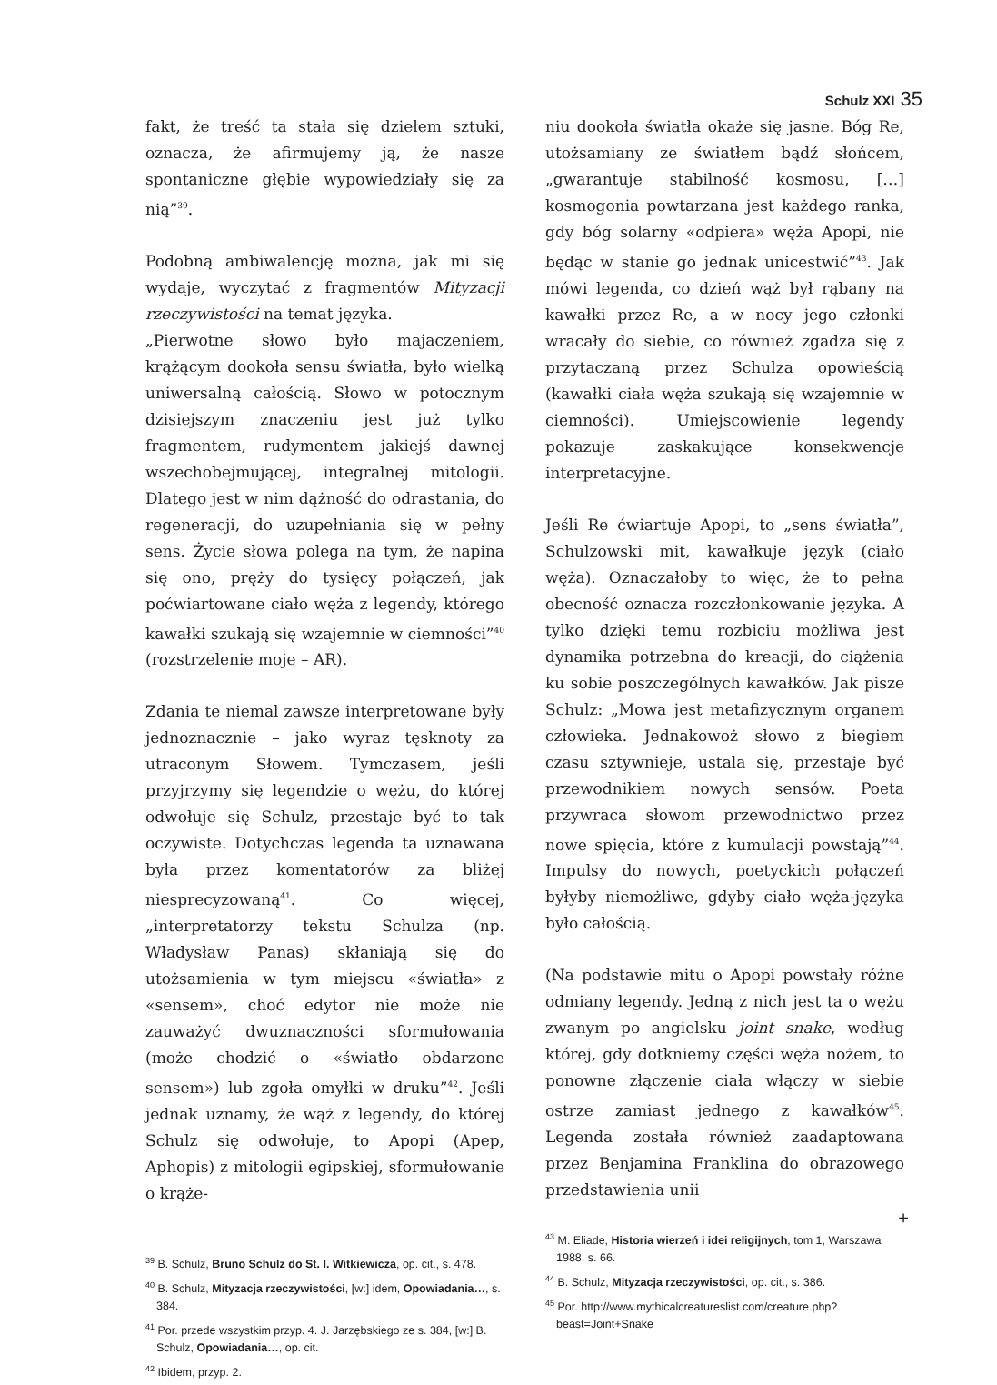Schulz XXI 35
fakt, że treść ta stała się dziełem sztuki, oznacza, że afirmujemy ją, że nasze spontaniczne głębie wypowiedziały się za nią”<sup>39</sup>.
Podobną ambiwalencję można, jak mi się wydaje, wyczytać z fragmentów Mityzacji rzeczywistości na temat języka.
„Pierwotne słowo było majaczeniem, krążącym dookoła sensu światła, było wielką uniwersalną całością. Słowo w potocznym dzisiejszym znaczeniu jest już tylko fragmentem, rudymentem jakiejś dawnej wszechobejmującej, integralnej mitologii. Dlatego jest w nim dążność do odrastania, do regeneracji, do uzupełniania się w pełny sens. Życie słowa polega na tym, że napina się ono, pręży do tysięcy połączeń, jak poćwiartowane ciało węża z legendy, którego kawałki szukają się wzajemnie w ciemności”<sup>40</sup> (rozstrzelenie moje – AR).
Zdania te niemal zawsze interpretowane były jednoznacznie – jako wyraz tęsknoty za utraconym Słowem. Tymczasem, jeśli przyjrzymy się legendzie o wężu, do której odwołuje się Schulz, przestaje być to tak oczywiste. Dotychczas legenda ta uznawana była przez komentatorów za bliżej niesprecyzowaną<sup>41</sup>. Co więcej, „interpretatorzy tekstu Schulza (np. Władysław Panas) skłaniają się do utożsamienia w tym miejscu «światła» z «sensem», choć edytor nie może nie zauważyć dwuznaczności sformułowania (może chodzić o «światło obdarzone sensem») lub zgoła omyłki w druku”<sup>42</sup>. Jeśli jednak uznamy, że wąż z legendy, do której Schulz się odwołuje, to Apopi (Apep, Aphopis) z mitologii egipskiej, sformułowanie o krąże-
<sup>39</sup> B. Schulz, Bruno Schulz do St. I. Witkiewicza, op. cit., s. 478.
<sup>40</sup> B. Schulz, Mityzacja rzeczywistości, [w:] idem, Opowiadania…, s. 384.
<sup>41</sup> Por. przede wszystkim przyp. 4. J. Jarzębskiego ze s. 384, [w:] B. Schulz, Opowiadania…, op. cit.
<sup>42</sup> Ibidem, przyp. 2.
niu dookoła światła okaże się jasne. Bóg Re, utożsamiany ze światłem bądź słońcem, „gwarantuje stabilność kosmosu, […] kosmogonia powtarzana jest każdego ranka, gdy bóg solarny «odpiera» węża Apopi, nie będąc w stanie go jednak unicestwić”<sup>43</sup>. Jak mówi legenda, co dzień wąż był rąbany na kawałki przez Re, a w nocy jego członki wracały do siebie, co również zgadza się z przytaczaną przez Schulza opowieścią (kawałki ciała węża szukają się wzajemnie w ciemności). Umiejscowienie legendy pokazuje zaskakujące konsekwencje interpretacyjne.
Jeśli Re ćwiartuje Apopi, to „sens światła”, Schulzowski mit, kawałkuje język (ciało węża). Oznaczałoby to więc, że to pełna obecność oznacza rozczłonkowanie języka. A tylko dzięki temu rozbiciu możliwa jest dynamika potrzebna do kreacji, do ciążenia ku sobie poszczególnych kawałków. Jak pisze Schulz: „Mowa jest metafizycznym organem człowieka. Jednakowoż słowo z biegiem czasu sztywnieje, ustala się, przestaje być przewodnikiem nowych sensów. Poeta przywraca słowom przewodnictwo przez nowe spięcia, które z kumulacji powstają”<sup>44</sup>. Impulsy do nowych, poetyckich połączeń byłyby niemożliwe, gdyby ciało węża-języka było całością.
(Na podstawie mitu o Apopi powstały różne odmiany legendy. Jedną z nich jest ta o wężu zwanym po angielsku joint snake, według której, gdy dotkniemy części węża nożem, to ponowne złączenie ciała włączy w siebie ostrze zamiast jednego z kawałków<sup>45</sup>. Legenda została również zaadaptowana przez Benjamina Franklina do obrazowego przedstawienia unii
<sup>43</sup> M. Eliade, Historia wierzeń i idei religijnych, tom 1, Warszawa 1988, s. 66.
<sup>44</sup> B. Schulz, Mityzacja rzeczywistości, op. cit., s. 386.
<sup>45</sup> Por. http://www.mythicalcreatureslist.com/creature.php?beast=Joint+Snake
+